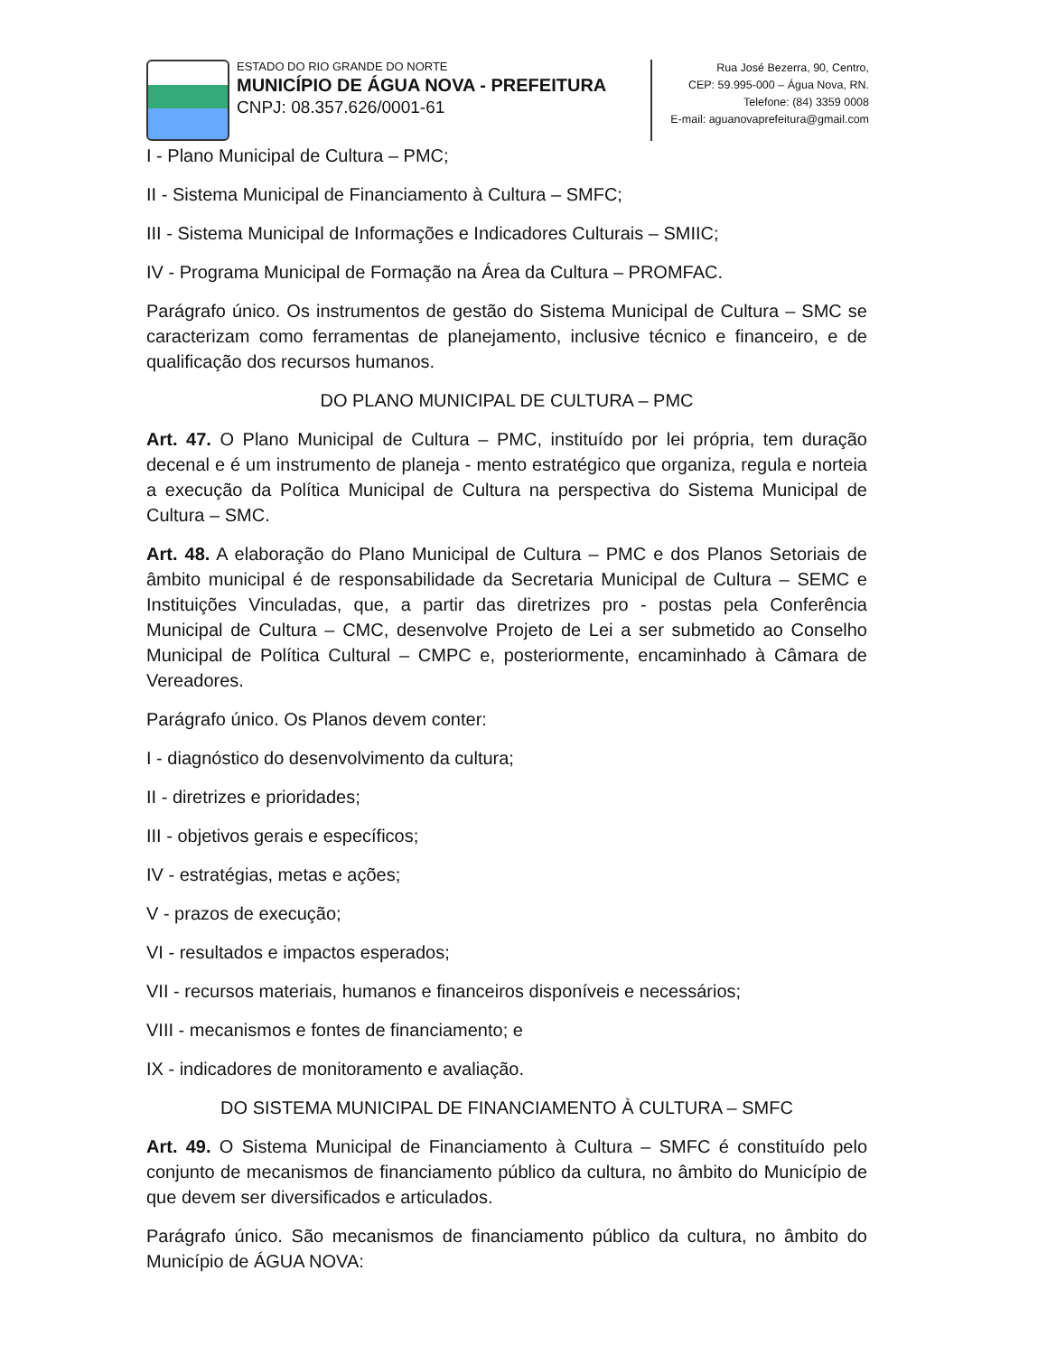ESTADO DO RIO GRANDE DO NORTE
MUNICÍPIO DE ÁGUA NOVA - PREFEITURA
CNPJ: 08.357.626/0001-61
Rua José Bezerra, 90, Centro,
CEP: 59.995-000 – Água Nova, RN.
Telefone: (84) 3359 0008
E-mail: aguanovaprefeitura@gmail.com
I - Plano Municipal de Cultura – PMC;
II - Sistema Municipal de Financiamento à Cultura – SMFC;
III - Sistema Municipal de Informações e Indicadores Culturais – SMIIC;
IV - Programa Municipal de Formação na Área da Cultura – PROMFAC.
Parágrafo único. Os instrumentos de gestão do Sistema Municipal de Cultura – SMC se caracterizam como ferramentas de planejamento, inclusive técnico e financeiro, e de qualificação dos recursos humanos.
DO PLANO MUNICIPAL DE CULTURA – PMC
Art. 47. O Plano Municipal de Cultura – PMC, instituído por lei própria, tem duração decenal e é um instrumento de planeja - mento estratégico que organiza, regula e norteia a execução da Política Municipal de Cultura na perspectiva do Sistema Municipal de Cultura – SMC.
Art. 48. A elaboração do Plano Municipal de Cultura – PMC e dos Planos Setoriais de âmbito municipal é de responsabilidade da Secretaria Municipal de Cultura – SEMC e Instituições Vinculadas, que, a partir das diretrizes pro - postas pela Conferência Municipal de Cultura – CMC, desenvolve Projeto de Lei a ser submetido ao Conselho Municipal de Política Cultural – CMPC e, posteriormente, encaminhado à Câmara de Vereadores.
Parágrafo único. Os Planos devem conter:
I - diagnóstico do desenvolvimento da cultura;
II - diretrizes e prioridades;
III - objetivos gerais e específicos;
IV - estratégias, metas e ações;
V - prazos de execução;
VI - resultados e impactos esperados;
VII - recursos materiais, humanos e financeiros disponíveis e necessários;
VIII - mecanismos e fontes de financiamento; e
IX - indicadores de monitoramento e avaliação.
DO SISTEMA MUNICIPAL DE FINANCIAMENTO À CULTURA – SMFC
Art. 49. O Sistema Municipal de Financiamento à Cultura – SMFC é constituído pelo conjunto de mecanismos de financiamento público da cultura, no âmbito do Município de que devem ser diversificados e articulados.
Parágrafo único. São mecanismos de financiamento público da cultura, no âmbito do Município de ÁGUA NOVA: